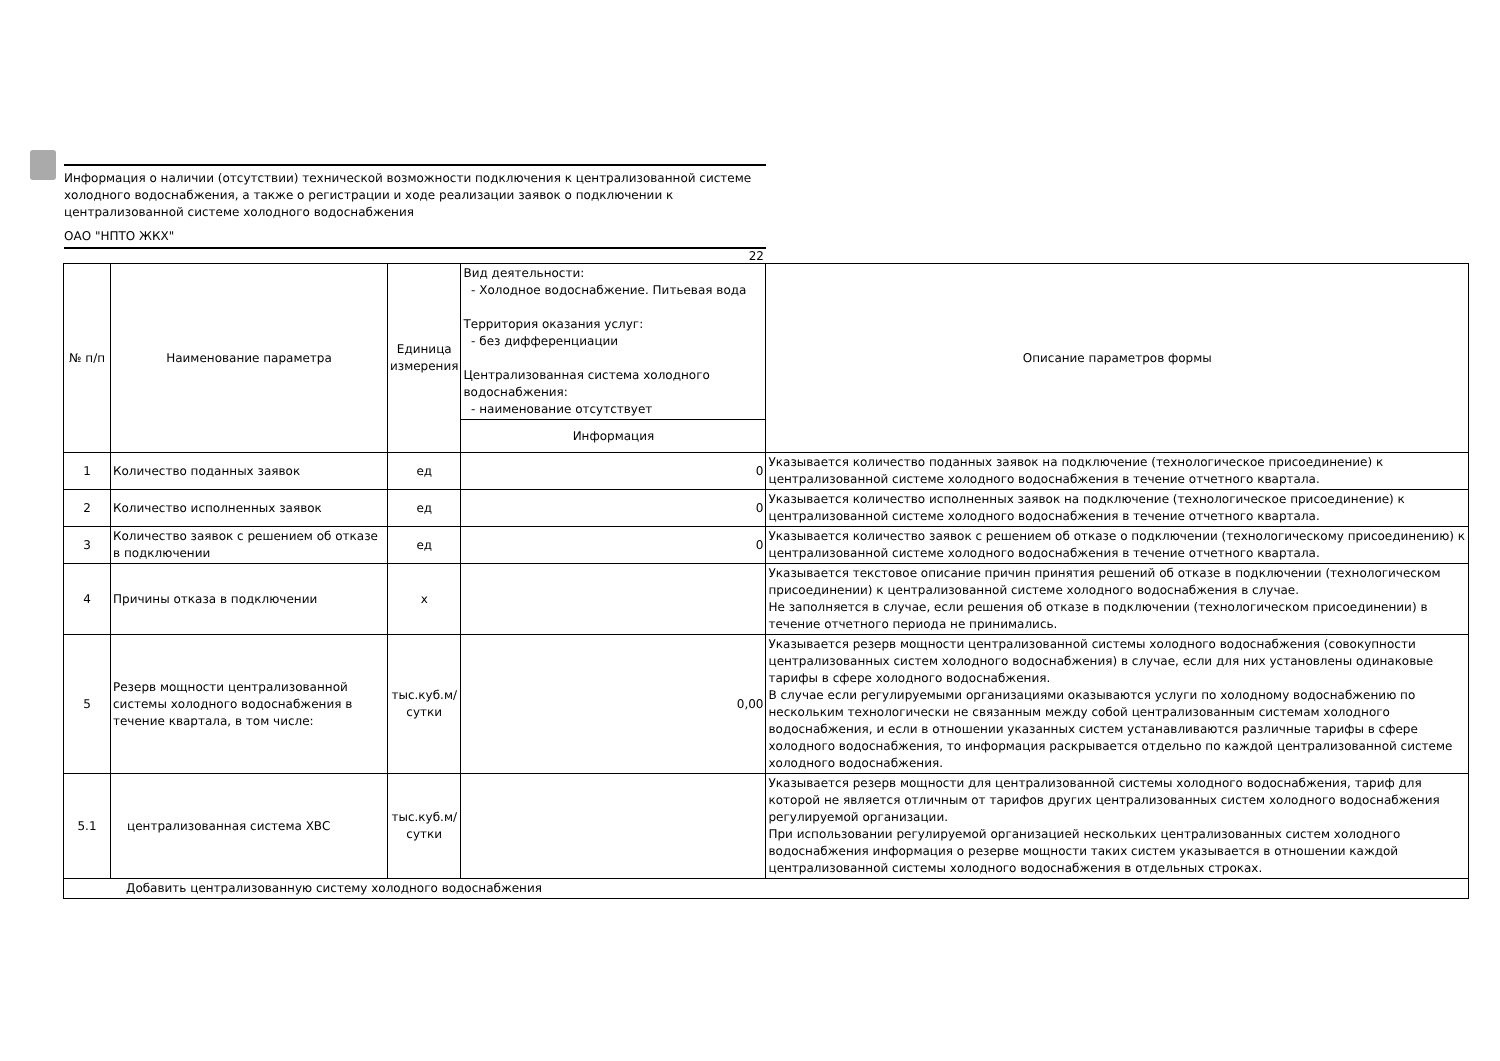Информация о наличии (отсутствии) технической возможности подключения к централизованной системе холодного водоснабжения, а также о регистрации и ходе реализации заявок о подключении к централизованной системе холодного водоснабжения
ОАО "НПТО ЖКХ"
22
| № п/п | Наименование параметра | Единица измерения | Вид деятельности: - Холодное водоснабжение. Питьевая вода Территория оказания услуг: - без дифференциации Централизованная система холодного водоснабжения: - наименование отсутствует | Описание параметров формы |
| --- | --- | --- | --- | --- |
| | | | Информация | |
| 1 | Количество поданных заявок | ед | 0 | Указывается количество поданных заявок на подключение (технологическое присоединение) к централизованной системе холодного водоснабжения в течение отчетного квартала. |
| 2 | Количество исполненных заявок | ед | 0 | Указывается количество исполненных заявок на подключение (технологическое присоединение) к централизованной системе холодного водоснабжения в течение отчетного квартала. |
| 3 | Количество заявок с решением об отказе в подключении | ед | 0 | Указывается количество заявок с решением об отказе о подключении (технологическому присоединению) к централизованной системе холодного водоснабжения в течение отчетного квартала. |
| 4 | Причины отказа в подключении | x | | Указывается текстовое описание причин принятия решений об отказе в подключении (технологическом присоединении) к централизованной системе холодного водоснабжения в случае. Не заполняется в случае, если решения об отказе в подключении (технологическом присоединении) в течение отчетного периода не принимались. |
| 5 | Резерв мощности централизованной системы холодного водоснабжения в течение квартала, в том числе: | тыс.куб.м/ сутки | 0,00 | Указывается резерв мощности централизованной системы холодного водоснабжения (совокупности централизованных систем холодного водоснабжения) в случае, если для них установлены одинаковые тарифы в сфере холодного водоснабжения. В случае если регулируемыми организациями оказываются услуги по холодному водоснабжению по нескольким технологически не связанным между собой централизованным системам холодного водоснабжения, и если в отношении указанных систем устанавливаются различные тарифы в сфере холодного водоснабжения, то информация раскрывается отдельно по каждой централизованной системе холодного водоснабжения. |
| 5.1 | централизованная система ХВС | тыс.куб.м/ сутки | | Указывается резерв мощности для централизованной системы холодного водоснабжения, тариф для которой не является отличным от тарифов других централизованных систем холодного водоснабжения регулируемой организации. При использовании регулируемой организацией нескольких централизованных систем холодного водоснабжения информация о резерве мощности таких систем указывается в отношении каждой централизованной системы холодного водоснабжения в отдельных строках. |
| Добавить централизованную систему холодного водоснабжения | | | | |